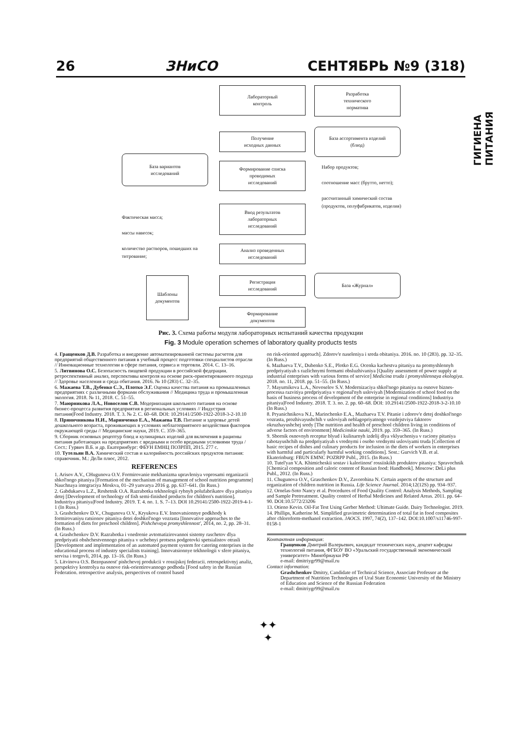26 ЗНиСО СЕНТЯБРЬ №9 (318)
ГИГИЕНА ПИТАНИЯ
Лабораторный
контроль
Разработка
технического
норматива
Получение
исходных данных
База ассортимента изделий
(блюд)
База вариантов
исследований
Формирование списка
проводимых
исследований
Набор продуктов;
соотношение масс (брутто, нетто);
рассчитанный химический состав (продуктов, полуфабрикатов, изделия)
Ввод результатов
лабораторных
исследований
Фактическая масса;
массы навесок;
количество растворов, пошедших на титрование;
Анализ проведенных
исследований
Регистрация
исследований
База «Журнал»
Шаблоны
документов
Формирование
документов
Рис. 3. Схема работы модуля лабораторных испытаний качества продукции
Fig. 3 Module operation schemes of laboratory quality products tests
4. Гращенков Д.В. Разработка и внедрение автоматизированной системы расчетов для предприятий общественного питания в учебный процесс подготовки специалистов отрасли // Инновационные технологии в сфере питания, сервиса и торговли. 2014. С. 13–16.
5. Литвинова О.С. Безопасность пищевой продукции в российской федерации. ретроспективный анализ, перспективы контроля на основе риск-ориентированного подхода // Здоровье населения и среда обитания. 2016. № 10 (283) С. 32–35.
6. Мажаева Т.В., Дубенко С.Э., Плотко Э.Г. Оценка качества питания на промышленных предприятиях с различными формами обслуживания // Медицина труда и промышленная экология. 2018. № 11, 2018. С. 51–55.
7. Маюрникова Л.А., Новоселов С.В. Модернизация школьного питания на основе бизнес-процесса развития предприятия в региональных условиях // Индустрия питания|Food Industry. 2018. Т. 3. № 2. С. 60–68. DOI: 10.29141/2500-1922-2018-3-2-10.10
8. Пряничникова Н.И., Маринченко Е.А., Мажаева Т.В. Питание и здоровье детей дошкольного возраста, проживающих в условиях неблагоприятного воздействия факторов окружающей среды // Медицинские науки, 2019. С. 359–365.
9. Сборник основных рецептур блюд и кулинарных изделий для включения в рационы питания работающих на предприятиях с вредными и особо вредными условиями труда / Сост.: Гурвич В.Б. и др. Екатеринбург: ФБУН ЕМНЦ ПОЗРПП, 2015. 277 с.
10. Тутельян В.А. Химический состав и калорийность российских продуктов питания: справочник. М.: ДеЛи плюс, 2012.
REFERENCES
1. Arisov A.V., CHugunova O.V. Formirovanie mekhanizma upravleniya voprosami organizacii shkol'nogo pitaniya [Formation of the mechanism of management of school nutrition programme] Nauchnaya integraciya Moskva, 01–29 yanvarya 2016 g. pp. 637–641. (In Russ.)
2. Gabdukaeva L.Z., Reshetnik O.A. Razrabotka tekhnologii rybnyh polufabrikatov dlya pitaniya detej [Development of technology of fish semi-finished products for children's nutrition]. Industriya pitaniya|Food Industry. 2019. T. 4. no. 1. S. 7–13. DOI 10.29141/2500-1922-2019-4-1-1 (In Russ.)
3. Grashchenkov D.V., Chugunova O.V., Kryukova E.V. Innovatsionnye podkhody k formirovaniyu ratsionov pitaniya detei doshkol'nogo vozrasta [Innovative approaches to the formation of diets for preschool children]. Pishchevaya promyshlennost', 2014, no. 2, pp. 28–31. (In Russ.)
4. Grashchenkov D.V. Razrabotka i vnedrenie avtomatizirovannoi sistemy raschetov dlya predpriyatii obshchestvennogo pitaniya v uchebnyi protsess podgotovki spetsialistov otrasli [Development and implementation of an automated payment system for catering enterprises in the educational process of industry specialists training]. Innovatsionnye tekhnologii v sfere pitaniya, servisa i torgovli, 2014, pp. 13–16. (In Russ.)
5. Litvinova O.S. Bezopasnost' pishchevoj produkcii v rossijskoj federacii. retrospektivnyj analiz, perspektivy kontrolya na osnove risk-orientirovannogo podhoda [Food safety in the Russian Federation. retrospective analysis, perspectives of control based
on risk-oriented approach]. Zdorov'e naseleniya i sreda obitaniya. 2016. no. 10 (283). pp. 32–35. (In Russ.)
6. Mazhaeva T.V., Dubenko S.E., Plotko E.G. Ocenka kachestva pitaniya na promyshlennyh predpriyatiyah s razlichnymi formami obsluzhivaniya [Quality assessment of power supply at industrial enterprises with various forms of service] Medicina truda i promyshlennaya ekologiya. 2018. no. 11, 2018. pp. 51–55. (In Russ.)
7. Mayurnikova L.A., Novoselov S.V. Modernizaciya shkol'nogo pitaniya na osnove biznes-processa razvitiya predpriyatiya v regional'nyh usloviyah [Modernization of school food on the basis of business process of development of the enterprise in regional conditions] Industriya pitaniya|Food Industry. 2018. T. 3. no. 2. pp. 60–68. DOI: 10.29141/2500-1922-2018-3-2-10.10 (In Russ.)
8. Pryanichnikova N.I., Marinchenko E.A., Mazhaeva T.V. Pitanie i zdorov'e detej doshkol'nogo vozrasta, prozhivayushchih v usloviyah neblagopriyatnogo vozdejstviya faktorov okruzhayushchej sredy [The nutrition and health of preschool children living in conditions of adverse factors of environment] Medicinskie nauki, 2019. pp. 359–365. (In Russ.)
9. Sbornik osnovnyh receptur blyud i kulinarnyh izdelij dlya vklyucheniya v raciony pitaniya rabotayushchih na predpriyatiyah s vrednymi i osobo vrednymi usloviyami truda [Collection of basic recipes of dishes and culinary products for inclusion in the diets of workers in enterprises with harmful and particularly harmful working conditions]. Sost.: Gurvich V.B. et al. Ekaterinburg: FBUN EMNC POZRPP Publ., 2015. (In Russ.)
10. Tutel'yan V.A. Khimicheskii sostav i kaloriinost' rossiiskikh produktov pitaniya: Spravochnik [Chemical composition and caloric content of Russian food: Handbook]. Moscow: DeLi plus Publ., 2012. (In Russ.)
11. Chugunova O.V., Graschenkov D.V., Zavorohina N. Certain aspects of the structure and organization of children nutrition in Russia. Life Science Journal. 2014;12(12S) pp. 934–937.
12. Ornelas-Soto Nancy et al. Procedures of Food Quality Control: Analysis Methods, Sampling and Sample Pretreatment. Quality control of Herbal Medicines and Related Areas. 2011. pp. 64–90. DOI:10.5772/23206
13. Otieno Kevin. Oil-Fat Test Using Gerber Method: Ultimate Guide. Dairy Technologist. 2019.
14. Phillips, Katherine M. Simplified gravimetric determination of total fat in food composites after chloroform-methanol extraction. JAOCS. 1997, 74(2), 137–142. DOI:10.1007/s11746-997-0158-1
Контактная информация:
Гращенков Дмитрий Валерьевич, кандидат технических наук, доцент кафедры технологий питания, ФГБОУ ВО «Уральский государственный экономический университет» Минобрнауки РФ
e-mail: dmitriygr99@mail.ru
Contact information:
Grashchenkov Dmitry, Candidate of Technical Science, Associate Professor at the Department of Nutrition Technologies of Ural State Economic University of the Ministry of Education and Science of the Russian Federation
e-mail: dmitriygr99@mail.ru
✦✦
✦